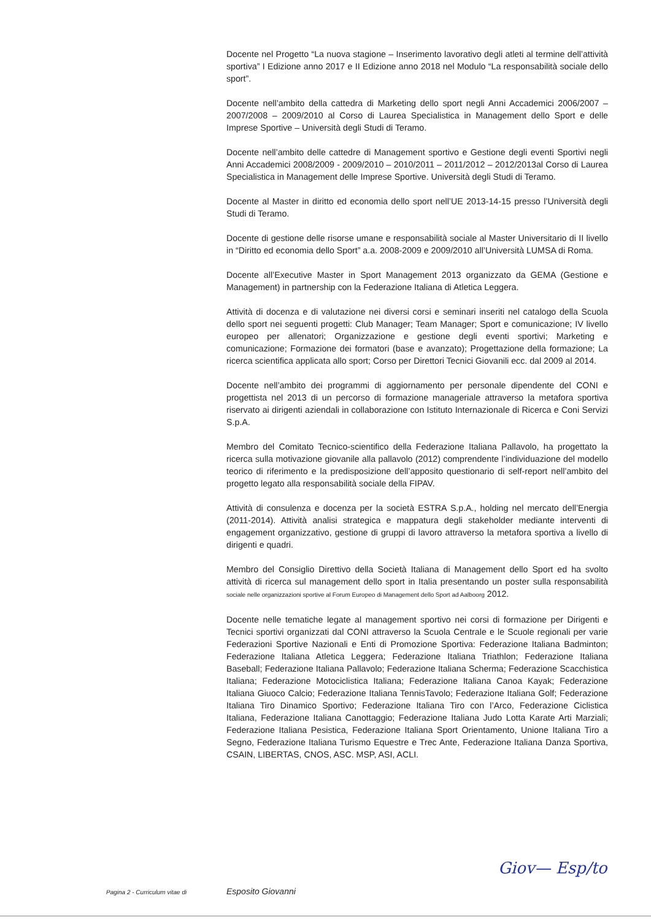Docente nel Progetto “La nuova stagione – Inserimento lavorativo degli atleti al termine dell’attività sportiva” I Edizione anno 2017 e II Edizione anno 2018 nel Modulo “La responsabilità sociale dello sport”.
Docente nell’ambito della cattedra di Marketing dello sport negli Anni Accademici 2006/2007 – 2007/2008 – 2009/2010 al Corso di Laurea Specialistica in Management dello Sport e delle Imprese Sportive – Università degli Studi di Teramo.
Docente nell’ambito delle cattedre di Management sportivo e Gestione degli eventi Sportivi negli Anni Accademici 2008/2009 - 2009/2010 – 2010/2011 – 2011/2012 – 2012/2013al Corso di Laurea Specialistica in Management delle Imprese Sportive. Università degli Studi di Teramo.
Docente al Master in diritto ed economia dello sport nell’UE 2013-14-15 presso l’Università degli Studi di Teramo.
Docente di gestione delle risorse umane e responsabilità sociale al Master Universitario di II livello in “Diritto ed economia dello Sport” a.a. 2008-2009 e 2009/2010 all’Università LUMSA di Roma.
Docente all’Executive Master in Sport Management 2013 organizzato da GEMA (Gestione e Management) in partnership con la Federazione Italiana di Atletica Leggera.
Attività di docenza e di valutazione nei diversi corsi e seminari inseriti nel catalogo della Scuola dello sport nei seguenti progetti: Club Manager; Team Manager; Sport e comunicazione; IV livello europeo per allenatori; Organizzazione e gestione degli eventi sportivi; Marketing e comunicazione; Formazione dei formatori (base e avanzato); Progettazione della formazione; La ricerca scientifica applicata allo sport; Corso per Direttori Tecnici Giovanili ecc. dal 2009 al 2014.
Docente nell’ambito dei programmi di aggiornamento per personale dipendente del CONI e progettista nel 2013 di un percorso di formazione manageriale attraverso la metafora sportiva riservato ai dirigenti aziendali in collaborazione con Istituto Internazionale di Ricerca e Coni Servizi S.p.A.
Membro del Comitato Tecnico-scientifico della Federazione Italiana Pallavolo, ha progettato la ricerca sulla motivazione giovanile alla pallavolo (2012) comprendente l’individuazione del modello teorico di riferimento e la predisposizione dell’apposito questionario di self-report nell’ambito del progetto legato alla responsabilità sociale della FIPAV.
Attività di consulenza e docenza per la società ESTRA S.p.A., holding nel mercato dell’Energia (2011-2014). Attività analisi strategica e mappatura degli stakeholder mediante interventi di engagement organizzativo, gestione di gruppi di lavoro attraverso la metafora sportiva a livello di dirigenti e quadri.
Membro del Consiglio Direttivo della Società Italiana di Management dello Sport ed ha svolto attività di ricerca sul management dello sport in Italia presentando un poster sulla responsabilità sociale nelle organizzazioni sportive al Forum Europeo di Management dello Sport ad Aalboorg 2012.
Docente nelle tematiche legate al management sportivo nei corsi di formazione per Dirigenti e Tecnici sportivi organizzati dal CONI attraverso la Scuola Centrale e le Scuole regionali per varie Federazioni Sportive Nazionali e Enti di Promozione Sportiva: Federazione Italiana Badminton; Federazione Italiana Atletica Leggera; Federazione Italiana Triathlon; Federazione Italiana Baseball; Federazione Italiana Pallavolo; Federazione Italiana Scherma; Federazione Scacchistica Italiana; Federazione Motociclistica Italiana; Federazione Italiana Canoa Kayak; Federazione Italiana Giuoco Calcio; Federazione Italiana TennisTavolo; Federazione Italiana Golf; Federazione Italiana Tiro Dinamico Sportivo; Federazione Italiana Tiro con l’Arco, Federazione Ciclistica Italiana, Federazione Italiana Canottaggio; Federazione Italiana Judo Lotta Karate Arti Marziali; Federazione Italiana Pesistica, Federazione Italiana Sport Orientamento, Unione Italiana Tiro a Segno, Federazione Italiana Turismo Equestre e Trec Ante, Federazione Italiana Danza Sportiva, CSAIN, LIBERTAS, CNOS, ASC. MSP, ASI, ACLI.
Giov— Esp/to
Pagina 2 - Curriculum vitae di Esposito Giovanni